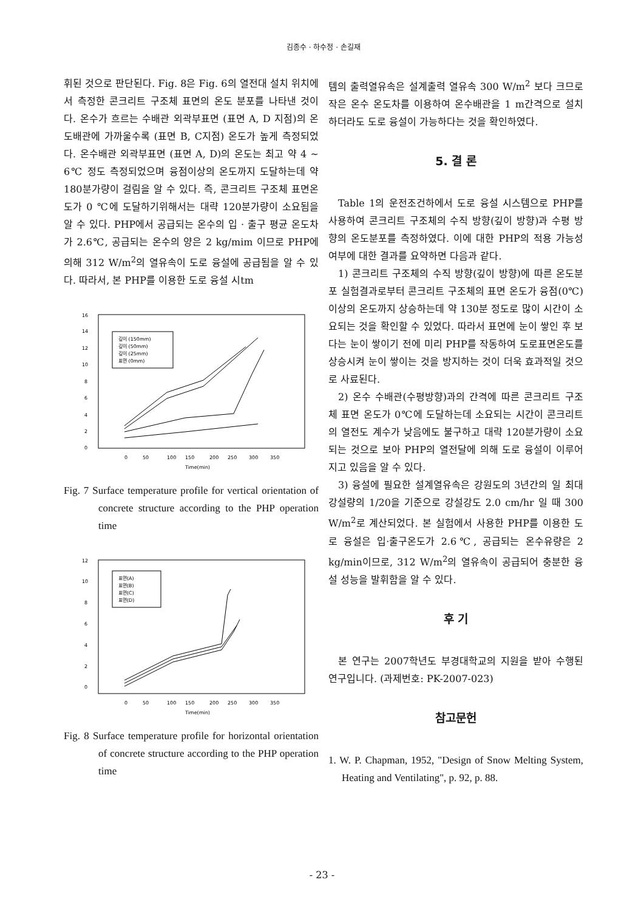김종수 · 하수정 · 손길재
휘된 것으로 판단된다. Fig. 8은 Fig. 6의 열전대 설치 위치에서 측정한 콘크리트 구조체 표면의 온도 분포를 나타낸 것이다. 온수가 흐르는 수배관 외곽부표면 (표면 A, D 지점)의 온도배관에 가까울수록 (표면 B, C지점) 온도가 높게 측정되었다. 온수배관 외곽부표면 (표면 A, D)의 온도는 최고 약 4 ~ 6℃ 정도 측정되었으며 융점이상의 온도까지 도달하는데 약 180분가량이 걸림을 알 수 있다. 즉, 콘크리트 구조체 표면온도가 0 ℃에 도달하기위해서는 대략 120분가량이 소요됨을 알 수 있다. PHP에서 공급되는 온수의 입 · 출구 평균 온도차가 2.6℃, 공급되는 온수의 양은 2 kg/mim 이므로 PHP에 의해 312 W/m<sup>2</sup>의 열유속이 도로 융설에 공급됨을 알 수 있다. 따라서, 본 PHP를 이용한 도로 융설 시tm
16
14
12
10
8
6
4
2
0
0
50
100
150
200
250
300
350
Time(min)
깊이 (150mm)
깊이 (50mm)
깊이 (25mm)
표면 (0mm)
Fig. 7 Surface temperature profile for vertical orientation of concrete structure according to the PHP operation time
12
10
8
6
4
2
0
0
50
100
150
200
250
300
350
Time(min)
표면(A)
표면(B)
표면(C)
표면(D)
Fig. 8 Surface temperature profile for horizontal orientation of concrete structure according to the PHP operation time
템의 출력열유속은 설계출력 열유속 300 W/m<sup>2</sup> 보다 크므로 작은 온수 온도차를 이용하여 온수배관을 1 m간격으로 설치하더라도 도로 융설이 가능하다는 것을 확인하였다.
5. 결 론
Table 1의 운전조건하에서 도로 융설 시스템으로 PHP를 사용하여 콘크리트 구조체의 수직 방향(깊이 방향)과 수평 방향의 온도분포를 측정하였다. 이에 대한 PHP의 적용 가능성 여부에 대한 결과를 요약하면 다음과 같다.
1) 콘크리트 구조체의 수직 방향(깊이 방향)에 따른 온도분포 실험결과로부터 콘크리트 구조체의 표면 온도가 융점(0℃)이상의 온도까지 상승하는데 약 130분 정도로 많이 시간이 소요되는 것을 확인할 수 있었다. 따라서 표면에 눈이 쌓인 후 보다는 눈이 쌓이기 전에 미리 PHP를 작동하여 도로표면온도를 상승시켜 눈이 쌓이는 것을 방지하는 것이 더욱 효과적일 것으로 사료된다.
2) 온수 수배관(수평방향)과의 간격에 따른 콘크리트 구조체 표면 온도가 0℃에 도달하는데 소요되는 시간이 콘크리트의 열전도 계수가 낮음에도 불구하고 대략 120분가량이 소요되는 것으로 보아 PHP의 열전달에 의해 도로 융설이 이루어지고 있음을 알 수 있다.
3) 융설에 필요한 설계열유속은 강원도의 3년간의 일 최대 강설량의 1/20을 기준으로 강설강도 2.0 cm/hr 일 때 300 W/m<sup>2</sup>로 계산되었다. 본 실험에서 사용한 PHP를 이용한 도로 융설은 입·출구온도가 2.6℃, 공급되는 온수유량은 2 kg/min이므로, 312 W/m<sup>2</sup>의 열유속이 공급되어 충분한 융설 성능을 발휘함을 알 수 있다.
후 기
본 연구는 2007학년도 부경대학교의 지원을 받아 수행된 연구입니다. (과제번호: PK-2007-023)
참고문헌
1. W. P. Chapman, 1952, "Design of Snow Melting System, Heating and Ventilating", p. 92, p. 88.
- 23 -